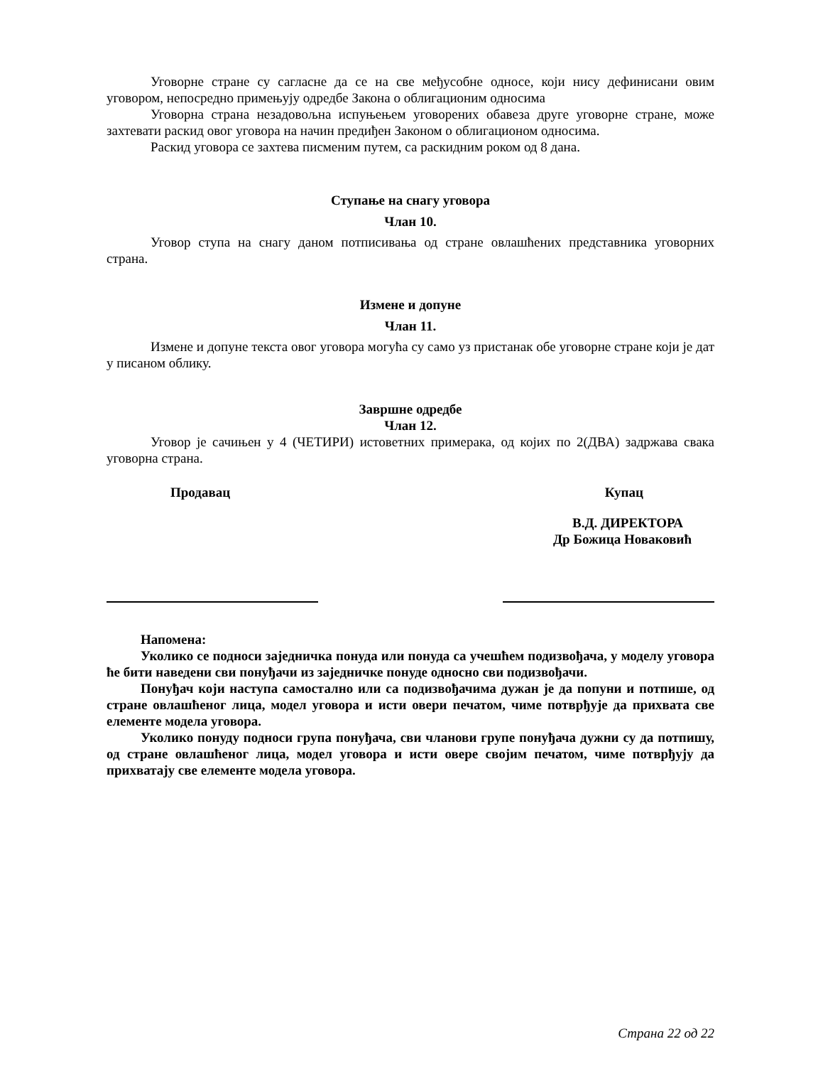Уговорне стране су сагласне да се на све међусобне односе, који нису дефинисани овим уговором, непосредно примењују одредбе Закона о облигационим односима
Уговорна страна незадовољна испуњењем уговорених обавеза друге уговорне стране, може захтевати раскид овог уговора на начин предиђен Законом о облигационом односима.
Раскид уговора се захтева писменим путем, са раскидним роком од 8 дана.
Ступање на снагу уговора
Члан 10.
Уговор ступа на снагу даном потписивања од стране овлашћених представника уговорних страна.
Измене и допуне
Члан 11.
Измене и допуне текста овог уговора могућа су само уз пристанак обе уговорне стране који је дат у писаном облику.
Завршне одредбе
Члан 12.
Уговор је сачињен у 4 (ЧЕТИРИ) истоветних примерака, од којих по 2(ДВА) задржава свака уговорна страна.
Продавац Купац
В.Д. ДИРЕКТОРА
Др Божица Новаковић
Напомена:
Уколико се подноси заједничка понуда или понуда са учешћем подизвођача, у моделу уговора ће бити наведени сви понуђачи из заједничке понуде односно сви подизвођачи.
Понуђач који наступа самостално или са подизвођачима дужан је да попуни и потпише, од стране овлашћеног лица, модел уговора и исти овери печатом, чиме потврђује да прихвата све елементе модела уговора.
Уколико понуду подноси група понуђача, сви чланови групе понуђача дужни су да потпишу, од стране овлашћеног лица, модел уговора и исти овере својим печатом, чиме потврђују да прихватају све елементе модела уговора.
Страна 22 од 22